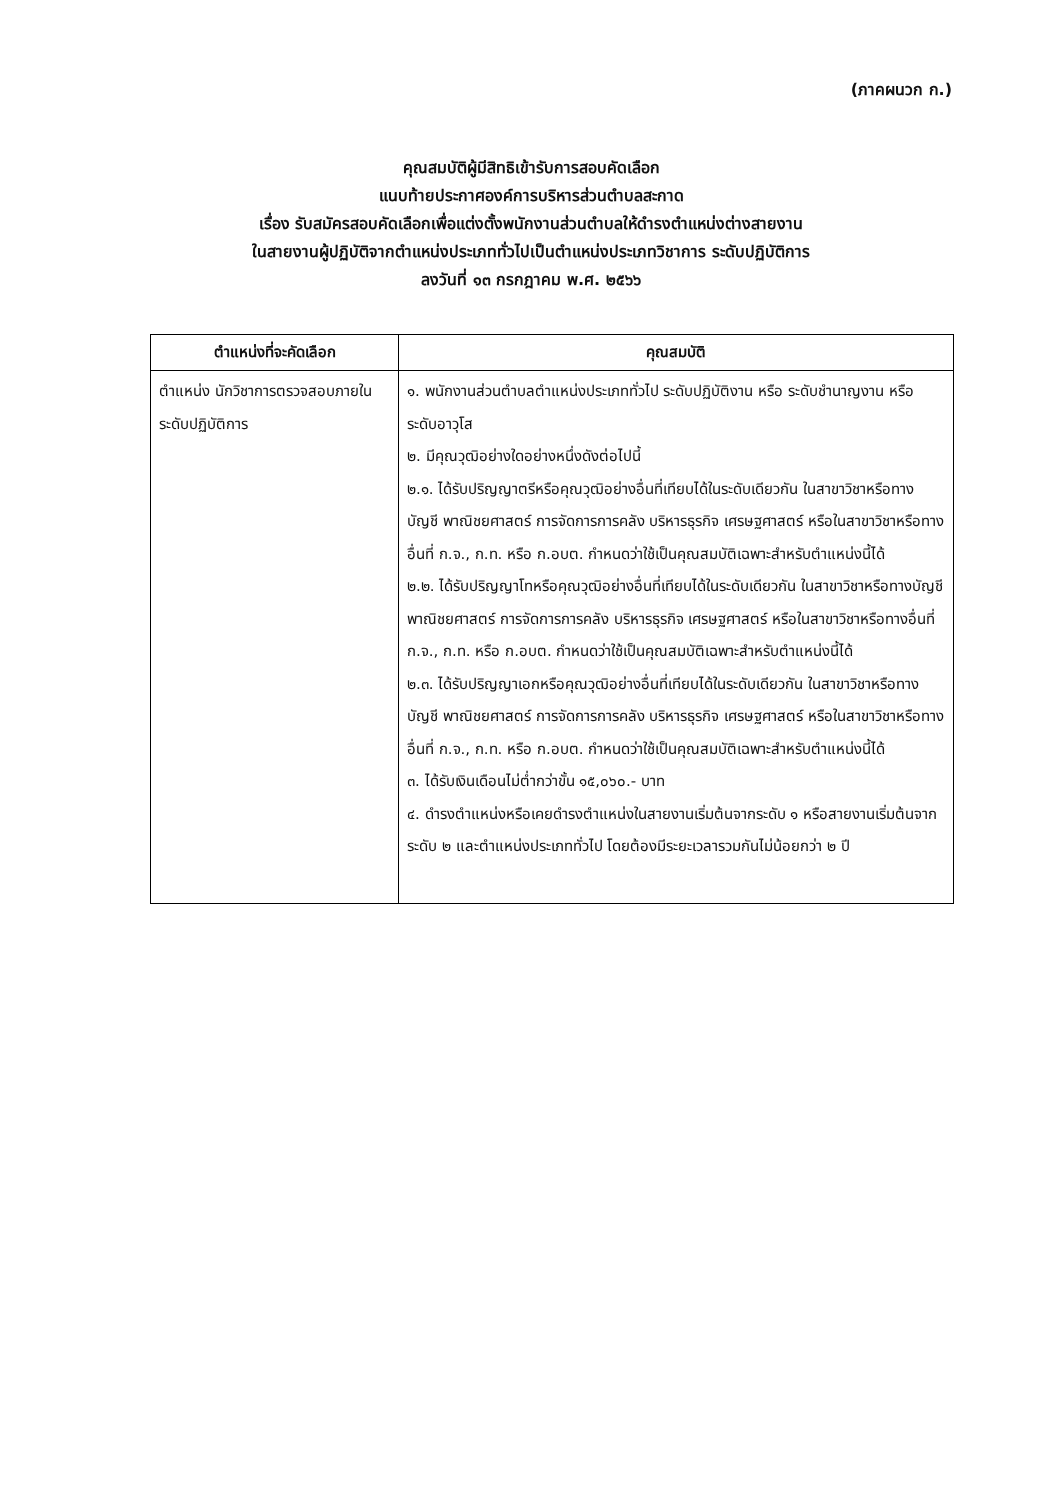(ภาคผนวก ก.)
คุณสมบัติผู้มีสิทธิเข้ารับการสอบคัดเลือก
แนบท้ายประกาศองค์การบริหารส่วนตำบลสะกาด
เรื่อง รับสมัครสอบคัดเลือกเพื่อแต่งตั้งพนักงานส่วนตำบลให้ดำรงตำแหน่งต่างสายงาน
ในสายงานผู้ปฏิบัติจากตำแหน่งประเภททั่วไปเป็นตำแหน่งประเภทวิชาการ ระดับปฏิบัติการ
ลงวันที่ ๑๓ กรกฎาคม พ.ศ. ๒๕๖๖
| ตำแหน่งที่จะคัดเลือก | คุณสมบัติ |
| --- | --- |
| ตำแหน่ง นักวิชาการตรวจสอบภายใน ระดับปฏิบัติการ | ๑. พนักงานส่วนตำบลตำแหน่งประเภททั่วไป ระดับปฏิบัติงาน หรือ ระดับชำนาญงาน หรือ ระดับอาวุโส ๒. มีคุณวุฒิอย่างใดอย่างหนึ่งดังต่อไปนี้ ๒.๑. ได้รับปริญญาตรีหรือคุณวุฒิอย่างอื่นที่เทียบได้ในระดับเดียวกัน ในสาขาวิชาหรือทางบัญชี พาณิชยศาสตร์ การจัดการการคลัง บริหารธุรกิจ เศรษฐศาสตร์ หรือในสาขาวิชาหรือทางอื่นที่ ก.จ., ก.ท. หรือ ก.อบต. กำหนดว่าใช้เป็นคุณสมบัติเฉพาะสำหรับตำแหน่งนี้ได้ ๒.๒. ได้รับปริญญาโทหรือคุณวุฒิอย่างอื่นที่เทียบได้ในระดับเดียวกัน ในสาขาวิชาหรือทางบัญชี พาณิชยศาสตร์ การจัดการการคลัง บริหารธุรกิจ เศรษฐศาสตร์ หรือในสาขาวิชาหรือทางอื่นที่ ก.จ., ก.ท. หรือ ก.อบต. กำหนดว่าใช้เป็นคุณสมบัติเฉพาะสำหรับตำแหน่งนี้ได้ ๒.๓. ได้รับปริญญาเอกหรือคุณวุฒิอย่างอื่นที่เทียบได้ในระดับเดียวกัน ในสาขาวิชาหรือทางบัญชี พาณิชยศาสตร์ การจัดการการคลัง บริหารธุรกิจ เศรษฐศาสตร์ หรือในสาขาวิชาหรือทางอื่นที่ ก.จ., ก.ท. หรือ ก.อบต. กำหนดว่าใช้เป็นคุณสมบัติเฉพาะสำหรับตำแหน่งนี้ได้ ๓. ได้รับเงินเดือนไม่ต่ำกว่าขั้น ๑๕,๐๖๐.- บาท ๔. ดำรงตำแหน่งหรือเคยดำรงตำแหน่งในสายงานเริ่มต้นจากระดับ ๑ หรือสายงานเริ่มต้นจากระดับ ๒ และตำแหน่งประเภททั่วไป โดยต้องมีระยะเวลารวมกันไม่น้อยกว่า ๒ ปี |